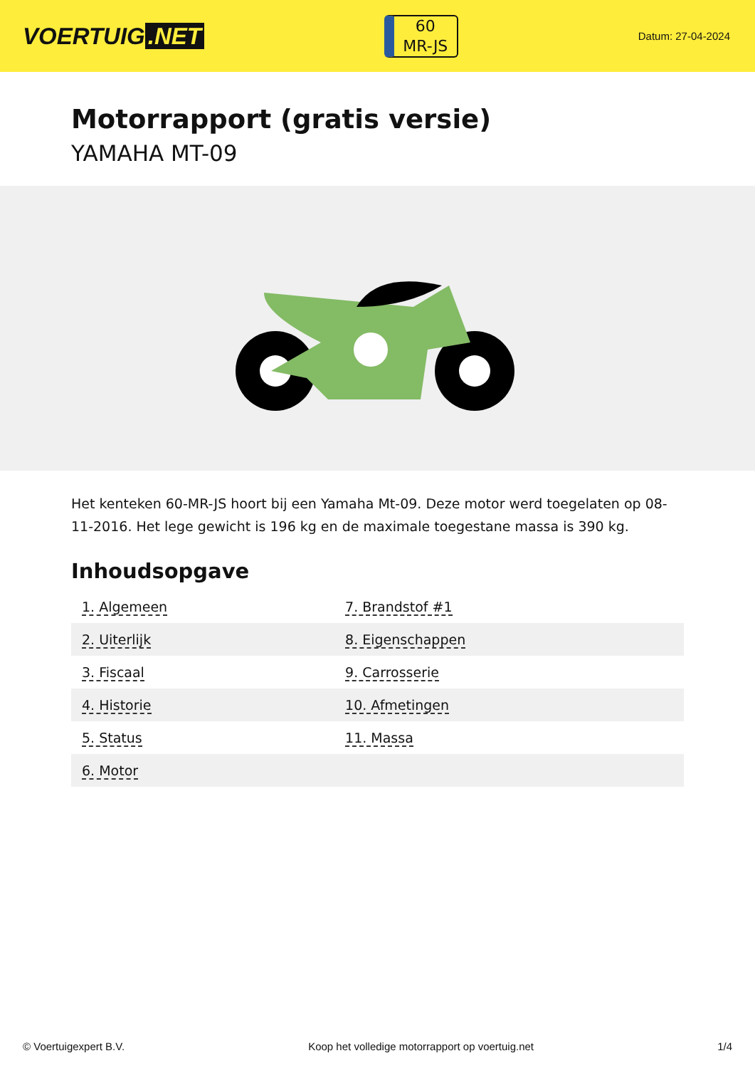VOERTUIG.NET
60
MR-JS
Datum: 27-04-2024
Motorrapport (gratis versie)
YAMAHA MT-09
Het kenteken 60-MR-JS hoort bij een Yamaha Mt-09. Deze motor werd toegelaten op 08-11-2016. Het lege gewicht is 196 kg en de maximale toegestane massa is 390 kg.
Inhoudsopgave
| 1. Algemeen | 7. Brandstof #1 |
| 2. Uiterlijk | 8. Eigenschappen |
| 3. Fiscaal | 9. Carrosserie |
| 4. Historie | 10. Afmetingen |
| 5. Status | 11. Massa |
| 6. Motor | |
© Voertuigexpert B.V. Koop het volledige motorrapport op voertuig.net 1/4